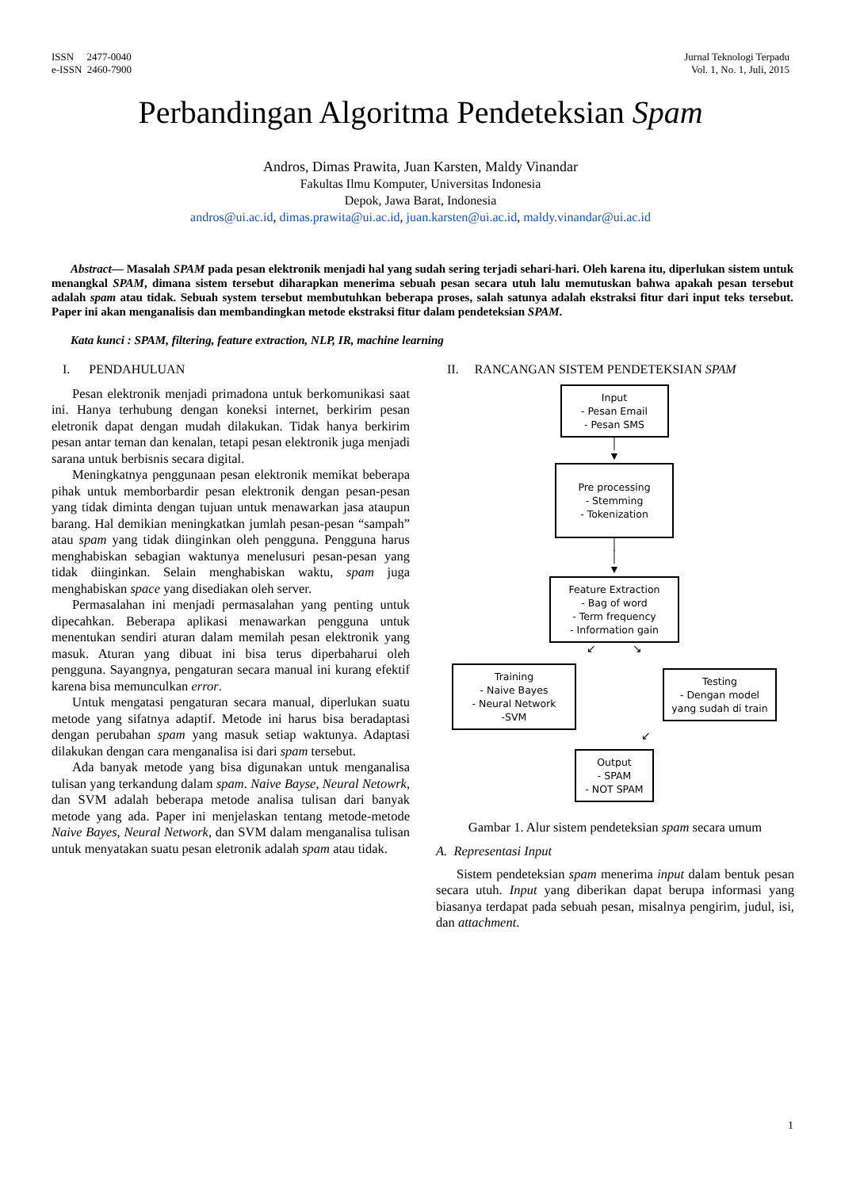ISSN 2477-0040
e-ISSN 2460-7900
Jurnal Teknologi Terpadu
Vol. 1, No. 1, Juli, 2015
Perbandingan Algoritma Pendeteksian Spam
Andros, Dimas Prawita, Juan Karsten, Maldy Vinandar
Fakultas Ilmu Komputer, Universitas Indonesia
Depok, Jawa Barat, Indonesia
andros@ui.ac.id, dimas.prawita@ui.ac.id, juan.karsten@ui.ac.id, maldy.vinandar@ui.ac.id
Abstract— Masalah SPAM pada pesan elektronik menjadi hal yang sudah sering terjadi sehari-hari. Oleh karena itu, diperlukan sistem untuk menangkal SPAM, dimana sistem tersebut diharapkan menerima sebuah pesan secara utuh lalu memutuskan bahwa apakah pesan tersebut adalah spam atau tidak. Sebuah system tersebut membutuhkan beberapa proses, salah satunya adalah ekstraksi fitur dari input teks tersebut. Paper ini akan menganalisis dan membandingkan metode ekstraksi fitur dalam pendeteksian SPAM.
Kata kunci : SPAM, filtering, feature extraction, NLP, IR, machine learning
I. PENDAHULUAN
Pesan elektronik menjadi primadona untuk berkomunikasi saat ini. Hanya terhubung dengan koneksi internet, berkirim pesan eletronik dapat dengan mudah dilakukan. Tidak hanya berkirim pesan antar teman dan kenalan, tetapi pesan elektronik juga menjadi sarana untuk berbisnis secara digital.
Meningkatnya penggunaan pesan elektronik memikat beberapa pihak untuk memborbardir pesan elektronik dengan pesan-pesan yang tidak diminta dengan tujuan untuk menawarkan jasa ataupun barang. Hal demikian meningkatkan jumlah pesan-pesan “sampah” atau spam yang tidak diinginkan oleh pengguna. Pengguna harus menghabiskan sebagian waktunya menelusuri pesan-pesan yang tidak diinginkan. Selain menghabiskan waktu, spam juga menghabiskan space yang disediakan oleh server.
Permasalahan ini menjadi permasalahan yang penting untuk dipecahkan. Beberapa aplikasi menawarkan pengguna untuk menentukan sendiri aturan dalam memilah pesan elektronik yang masuk. Aturan yang dibuat ini bisa terus diperbaharui oleh pengguna. Sayangnya, pengaturan secara manual ini kurang efektif karena bisa memunculkan error.
Untuk mengatasi pengaturan secara manual, diperlukan suatu metode yang sifatnya adaptif. Metode ini harus bisa beradaptasi dengan perubahan spam yang masuk setiap waktunya. Adaptasi dilakukan dengan cara menganalisa isi dari spam tersebut.
Ada banyak metode yang bisa digunakan untuk menganalisa tulisan yang terkandung dalam spam. Naive Bayse, Neural Netowrk, dan SVM adalah beberapa metode analisa tulisan dari banyak metode yang ada. Paper ini menjelaskan tentang metode-metode Naive Bayes, Neural Network, dan SVM dalam menganalisa tulisan untuk menyatakan suatu pesan eletronik adalah spam atau tidak.
II. RANCANGAN SISTEM PENDETEKSIAN SPAM
Input
- Pesan Email
- Pesan SMS
│
▼
Pre processing
- Stemming
- Tokenization
│
│
▼
Feature Extraction
- Bag of word
- Term frequency
- Information gain
↙ ↘
Training
- Naive Bayes
- Neural Network
-SVM
Testing
- Dengan model
yang sudah di train
↙
Output
- SPAM
- NOT SPAM
Gambar 1. Alur sistem pendeteksian spam secara umum
A. Representasi Input
Sistem pendeteksian spam menerima input dalam bentuk pesan secara utuh. Input yang diberikan dapat berupa informasi yang biasanya terdapat pada sebuah pesan, misalnya pengirim, judul, isi, dan attachment.
1